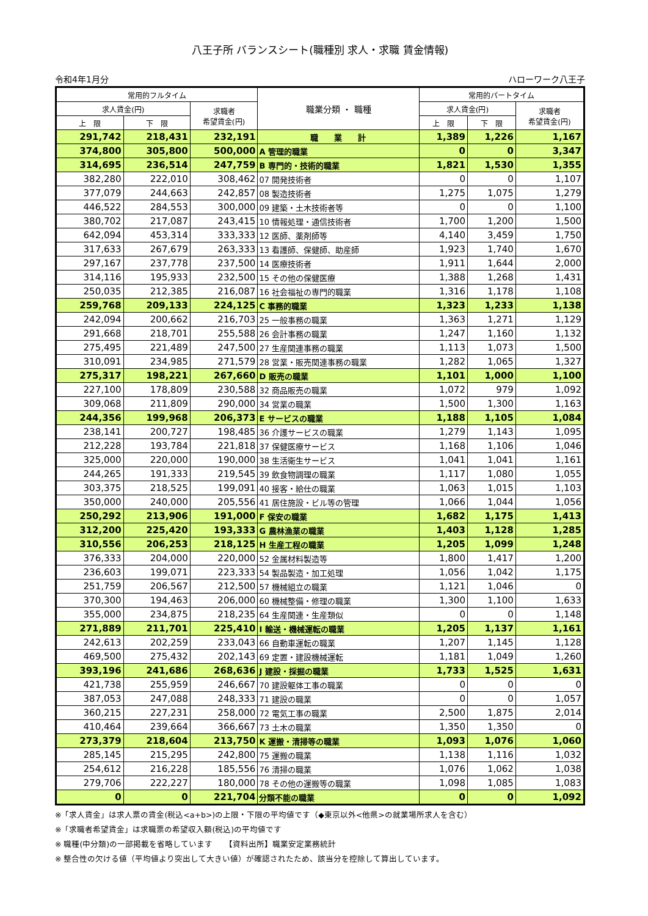八王子所 バランスシート(職種別 求人・求職 賃金情報)
令和4年1月分 ハローワーク八王子
| 常用的フルタイム | | | 職業分類 ・ 職種 | 常用的パートタイム | | |
| --- | --- | --- | --- | --- | --- | --- |
| 求人賃金(円) | | 求職者 希望賃金(円) | | 求人賃金(円) | | 求職者 希望賃金(円) |
| 上 限 | 下 限 | | | 上 限 | 下 限 | |
| 291,742 | 218,431 | 232,191 | 職 業 計 | 1,389 | 1,226 | 1,167 |
| 374,800 | 305,800 | 500,000 | A 管理的職業 | 0 | 0 | 3,347 |
| 314,695 | 236,514 | 247,759 | B 専門的・技術的職業 | 1,821 | 1,530 | 1,355 |
| 382,280 | 222,010 | 308,462 | 07 開発技術者 | 0 | 0 | 1,107 |
| 377,079 | 244,663 | 242,857 | 08 製造技術者 | 1,275 | 1,075 | 1,279 |
| 446,522 | 284,553 | 300,000 | 09 建築・土木技術者等 | 0 | 0 | 1,100 |
| 380,702 | 217,087 | 243,415 | 10 情報処理・通信技術者 | 1,700 | 1,200 | 1,500 |
| 642,094 | 453,314 | 333,333 | 12 医師、薬剤師等 | 4,140 | 3,459 | 1,750 |
| 317,633 | 267,679 | 263,333 | 13 看護師、保健師、助産師 | 1,923 | 1,740 | 1,670 |
| 297,167 | 237,778 | 237,500 | 14 医療技術者 | 1,911 | 1,644 | 2,000 |
| 314,116 | 195,933 | 232,500 | 15 その他の保健医療 | 1,388 | 1,268 | 1,431 |
| 250,035 | 212,385 | 216,087 | 16 社会福祉の専門的職業 | 1,316 | 1,178 | 1,108 |
| 259,768 | 209,133 | 224,125 | C 事務的職業 | 1,323 | 1,233 | 1,138 |
| 242,094 | 200,662 | 216,703 | 25 一般事務の職業 | 1,363 | 1,271 | 1,129 |
| 291,668 | 218,701 | 255,588 | 26 会計事務の職業 | 1,247 | 1,160 | 1,132 |
| 275,495 | 221,489 | 247,500 | 27 生産関連事務の職業 | 1,113 | 1,073 | 1,500 |
| 310,091 | 234,985 | 271,579 | 28 営業・販売関連事務の職業 | 1,282 | 1,065 | 1,327 |
| 275,317 | 198,221 | 267,660 | D 販売の職業 | 1,101 | 1,000 | 1,100 |
| 227,100 | 178,809 | 230,588 | 32 商品販売の職業 | 1,072 | 979 | 1,092 |
| 309,068 | 211,809 | 290,000 | 34 営業の職業 | 1,500 | 1,300 | 1,163 |
| 244,356 | 199,968 | 206,373 | E サービスの職業 | 1,188 | 1,105 | 1,084 |
| 238,141 | 200,727 | 198,485 | 36 介護サービスの職業 | 1,279 | 1,143 | 1,095 |
| 212,228 | 193,784 | 221,818 | 37 保健医療サービス | 1,168 | 1,106 | 1,046 |
| 325,000 | 220,000 | 190,000 | 38 生活衛生サービス | 1,041 | 1,041 | 1,161 |
| 244,265 | 191,333 | 219,545 | 39 飲食物調理の職業 | 1,117 | 1,080 | 1,055 |
| 303,375 | 218,525 | 199,091 | 40 接客・給仕の職業 | 1,063 | 1,015 | 1,103 |
| 350,000 | 240,000 | 205,556 | 41 居住施設・ビル等の管理 | 1,066 | 1,044 | 1,056 |
| 250,292 | 213,906 | 191,000 | F 保安の職業 | 1,682 | 1,175 | 1,413 |
| 312,200 | 225,420 | 193,333 | G 農林漁業の職業 | 1,403 | 1,128 | 1,285 |
| 310,556 | 206,253 | 218,125 | H 生産工程の職業 | 1,205 | 1,099 | 1,248 |
| 376,333 | 204,000 | 220,000 | 52 金属材料製造等 | 1,800 | 1,417 | 1,200 |
| 236,603 | 199,071 | 223,333 | 54 製品製造・加工処理 | 1,056 | 1,042 | 1,175 |
| 251,759 | 206,567 | 212,500 | 57 機械組立の職業 | 1,121 | 1,046 | 0 |
| 370,300 | 194,463 | 206,000 | 60 機械整備・修理の職業 | 1,300 | 1,100 | 1,633 |
| 355,000 | 234,875 | 218,235 | 64 生産関連・生産類似 | 0 | 0 | 1,148 |
| 271,889 | 211,701 | 225,410 | I 輸送・機械運転の職業 | 1,205 | 1,137 | 1,161 |
| 242,613 | 202,259 | 233,043 | 66 自動車運転の職業 | 1,207 | 1,145 | 1,128 |
| 469,500 | 275,432 | 202,143 | 69 定置・建設機械運転 | 1,181 | 1,049 | 1,260 |
| 393,196 | 241,686 | 268,636 | J 建設・採掘の職業 | 1,733 | 1,525 | 1,631 |
| 421,738 | 255,959 | 246,667 | 70 建設躯体工事の職業 | 0 | 0 | 0 |
| 387,053 | 247,088 | 248,333 | 71 建設の職業 | 0 | 0 | 1,057 |
| 360,215 | 227,231 | 258,000 | 72 電気工事の職業 | 2,500 | 1,875 | 2,014 |
| 410,464 | 239,664 | 366,667 | 73 土木の職業 | 1,350 | 1,350 | 0 |
| 273,379 | 218,604 | 213,750 | K 運搬・清掃等の職業 | 1,093 | 1,076 | 1,060 |
| 285,145 | 215,295 | 242,800 | 75 運搬の職業 | 1,138 | 1,116 | 1,032 |
| 254,612 | 216,228 | 185,556 | 76 清掃の職業 | 1,076 | 1,062 | 1,038 |
| 279,706 | 222,227 | 180,000 | 78 その他の運搬等の職業 | 1,098 | 1,085 | 1,083 |
| 0 | 0 | 221,704 | 分類不能の職業 | 0 | 0 | 1,092 |
※「求人賃金」は求人票の賃金(税込<a+b>)の上限・下限の平均値です（◆東京以外<他県>の就業場所求人を含む）
※「求職者希望賃金」は求職票の希望収入額(税込)の平均値です
※ 職種(中分類)の一部掲載を省略しています　　【資料出所】職業安定業務統計
※ 整合性の欠ける値（平均値より突出して大きい値）が確認されたため、該当分を控除して算出しています。